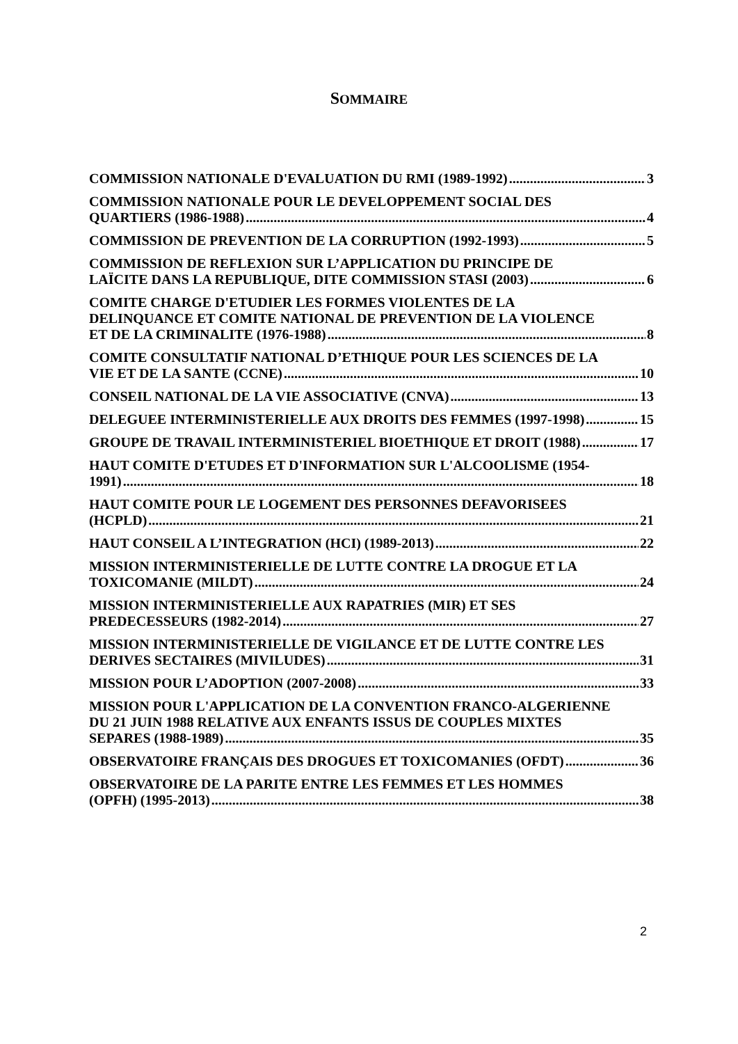SOMMAIRE
COMMISSION NATIONALE D'EVALUATION DU RMI (1989-1992) 3
COMMISSION NATIONALE POUR LE DEVELOPPEMENT SOCIAL DES
QUARTIERS (1986-1988) 4
COMMISSION DE PREVENTION DE LA CORRUPTION (1992-1993) 5
COMMISSION DE REFLEXION SUR L’APPLICATION DU PRINCIPE DE
LAÏCITE DANS LA REPUBLIQUE, DITE COMMISSION STASI (2003) 6
COMITE CHARGE D'ETUDIER LES FORMES VIOLENTES DE LA
DELINQUANCE ET COMITE NATIONAL DE PREVENTION DE LA VIOLENCE
ET DE LA CRIMINALITE (1976-1988) 8
COMITE CONSULTATIF NATIONAL D’ETHIQUE POUR LES SCIENCES DE LA
VIE ET DE LA SANTE (CCNE) 10
CONSEIL NATIONAL DE LA VIE ASSOCIATIVE (CNVA) 13
DELEGUEE INTERMINISTERIELLE AUX DROITS DES FEMMES (1997-1998) 15
GROUPE DE TRAVAIL INTERMINISTERIEL BIOETHIQUE ET DROIT (1988) 17
HAUT COMITE D'ETUDES ET D'INFORMATION SUR L'ALCOOLISME (1954-
1991) 18
HAUT COMITE POUR LE LOGEMENT DES PERSONNES DEFAVORISEES
(HCPLD) 21
HAUT CONSEIL A L’INTEGRATION (HCI) (1989-2013) 22
MISSION INTERMINISTERIELLE DE LUTTE CONTRE LA DROGUE ET LA
TOXICOMANIE (MILDT) 24
MISSION INTERMINISTERIELLE AUX RAPATRIES (MIR) ET SES
PREDECESSEURS (1982-2014) 27
MISSION INTERMINISTERIELLE DE VIGILANCE ET DE LUTTE CONTRE LES
DERIVES SECTAIRES (MIVILUDES) 31
MISSION POUR L’ADOPTION (2007-2008) 33
MISSION POUR L'APPLICATION DE LA CONVENTION FRANCO-ALGERIENNE
DU 21 JUIN 1988 RELATIVE AUX ENFANTS ISSUS DE COUPLES MIXTES
SEPARES (1988-1989) 35
OBSERVATOIRE FRANÇAIS DES DROGUES ET TOXICOMANIES (OFDT) 36
OBSERVATOIRE DE LA PARITE ENTRE LES FEMMES ET LES HOMMES
(OPFH) (1995-2013) 38
2